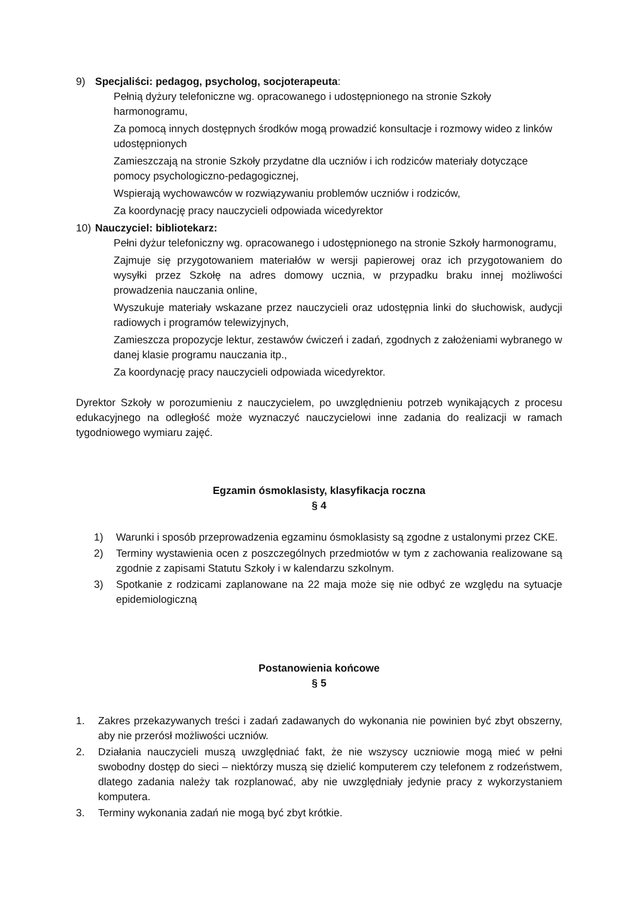9) Specjaliści: pedagog, psycholog, socjoterapeuta:
Pełnią dyżury telefoniczne wg. opracowanego i udostępnionego na stronie Szkoły harmonogramu,
Za pomocą innych dostępnych środków mogą prowadzić konsultacje i rozmowy wideo z linków udostępnionych
Zamieszczają na stronie Szkoły przydatne dla uczniów i ich rodziców materiały dotyczące pomocy psychologiczno-pedagogicznej,
Wspierają wychowawców w rozwiązywaniu problemów uczniów i rodziców,
Za koordynację pracy nauczycieli odpowiada wicedyrektor
10) Nauczyciel: bibliotekarz:
Pełni dyżur telefoniczny wg. opracowanego i udostępnionego na stronie Szkoły harmonogramu,
Zajmuje się przygotowaniem materiałów w wersji papierowej oraz ich przygotowaniem do wysyłki przez Szkołę na adres domowy ucznia, w przypadku braku innej możliwości prowadzenia nauczania online,
Wyszukuje materiały wskazane przez nauczycieli oraz udostępnia linki do słuchowisk, audycji radiowych i programów telewizyjnych,
Zamieszcza propozycje lektur, zestawów ćwiczeń i zadań, zgodnych z założeniami wybranego w danej klasie programu nauczania itp.,
Za koordynację pracy nauczycieli odpowiada wicedyrektor.
Dyrektor Szkoły w porozumieniu z nauczycielem, po uwzględnieniu potrzeb wynikających z procesu edukacyjnego na odległość może wyznaczyć nauczycielowi inne zadania do realizacji w ramach tygodniowego wymiaru zajęć.
Egzamin ósmoklasisty, klasyfikacja roczna
§ 4
1) Warunki i sposób przeprowadzenia egzaminu ósmoklasisty są zgodne z ustalonymi przez CKE.
2) Terminy wystawienia ocen z poszczególnych przedmiotów w tym z zachowania realizowane są zgodnie z zapisami Statutu Szkoły i w kalendarzu szkolnym.
3) Spotkanie z rodzicami zaplanowane na 22 maja może się nie odbyć ze względu na sytuacje epidemiologiczną
Postanowienia końcowe
§ 5
1. Zakres przekazywanych treści i zadań zadawanych do wykonania nie powinien być zbyt obszerny, aby nie przerósł możliwości uczniów.
2. Działania nauczycieli muszą uwzględniać fakt, że nie wszyscy uczniowie mogą mieć w pełni swobodny dostęp do sieci – niektórzy muszą się dzielić komputerem czy telefonem z rodzeństwem, dlatego zadania należy tak rozplanować, aby nie uwzględniały jedynie pracy z wykorzystaniem komputera.
3. Terminy wykonania zadań nie mogą być zbyt krótkie.